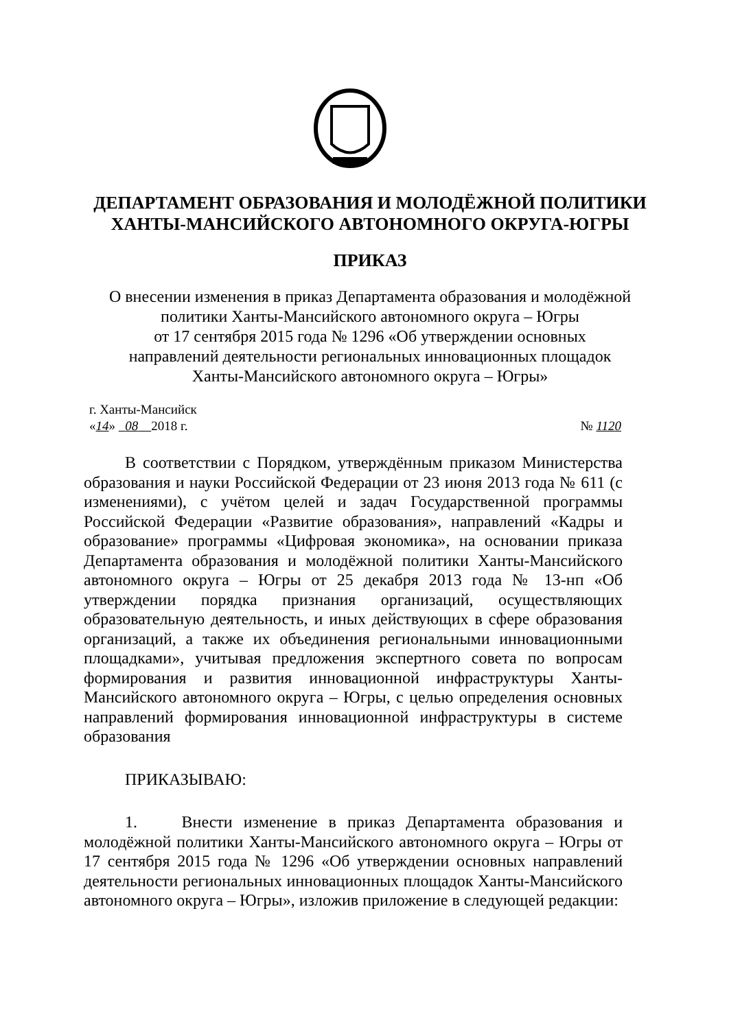ДЕПАРТАМЕНТ ОБРАЗОВАНИЯ И МОЛОДЁЖНОЙ ПОЛИТИКИ
ХАНТЫ-МАНСИЙСКОГО АВТОНОМНОГО ОКРУГА-ЮГРЫ
ПРИКАЗ
О внесении изменения в приказ Департамента образования и молодёжной
политики Ханты-Мансийского автономного округа – Югры
от 17 сентября 2015 года № 1296 «Об утверждении основных
направлений деятельности региональных инновационных площадок
Ханты-Мансийского автономного округа – Югры»
г. Ханты-Мансийск
«14» 08 2018 г. № 1120
В соответствии с Порядком, утверждённым приказом Министерства образования и науки Российской Федерации от 23 июня 2013 года № 611 (с изменениями), с учётом целей и задач Государственной программы Российской Федерации «Развитие образования», направлений «Кадры и образование» программы «Цифровая экономика», на основании приказа Департамента образования и молодёжной политики Ханты-Мансийского автономного округа – Югры от 25 декабря 2013 года № 13-нп «Об утверждении порядка признания организаций, осуществляющих образовательную деятельность, и иных действующих в сфере образования организаций, а также их объединения региональными инновационными площадками», учитывая предложения экспертного совета по вопросам формирования и развития инновационной инфраструктуры Ханты-Мансийского автономного округа – Югры, с целью определения основных направлений формирования инновационной инфраструктуры в системе образования
ПРИКАЗЫВАЮ:
1. Внести изменение в приказ Департамента образования и молодёжной политики Ханты-Мансийского автономного округа – Югры от 17 сентября 2015 года № 1296 «Об утверждении основных направлений деятельности региональных инновационных площадок Ханты-Мансийского автономного округа – Югры», изложив приложение в следующей редакции: